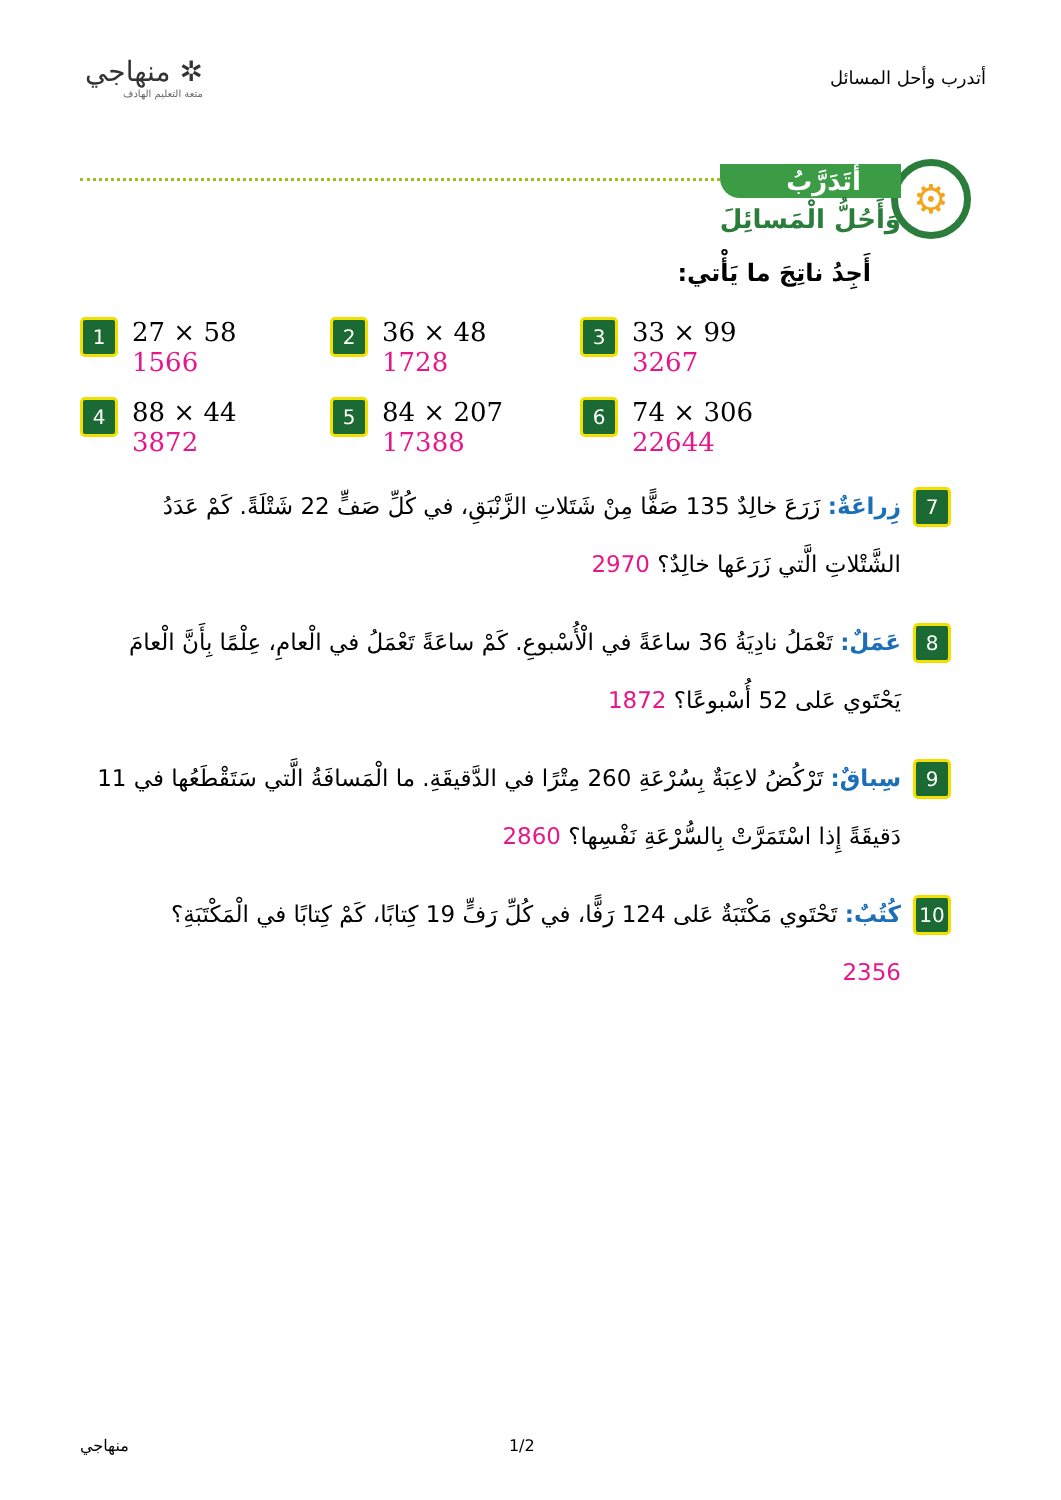أتدرب وأحل المسائل
✲ منهاجي
متعة التعليم الهادف
⚙
أَتَدَرَّبُ
وَأَحُلُّ الْمَسائِلَ
أَجِدُ ناتِجَ ما يَأْتي:
1
27 × 58
1566
2
36 × 48
1728
3
33 × 99
3267
4
88 × 44
3872
5
84 × 207
17388
6
74 × 306
22644
7
زِراعَةٌ: زَرَعَ خالِدٌ 135 صَفًّا مِنْ شَتَلاتِ الزَّنْبَقِ، في كُلِّ صَفٍّ 22 شَتْلَةً. كَمْ عَدَدُ الشَّتْلاتِ الَّتي زَرَعَها خالِدٌ؟ 2970
8
عَمَلٌ: تَعْمَلُ نادِيَةُ 36 ساعَةً في الْأُسْبوعِ. كَمْ ساعَةً تَعْمَلُ في الْعامِ، عِلْمًا بِأَنَّ الْعامَ يَحْتَوي عَلى 52 أُسْبوعًا؟ 1872
9
سِباقٌ: تَرْكُضُ لاعِبَةٌ بِسُرْعَةِ 260 مِتْرًا في الدَّقيقَةِ. ما الْمَسافَةُ الَّتي سَتَقْطَعُها في 11 دَقيقَةً إِذا اسْتَمَرَّتْ بِالسُّرْعَةِ نَفْسِها؟ 2860
10
كُتُبٌ: تَحْتَوي مَكْتَبَةٌ عَلى 124 رَفًّا، في كُلِّ رَفٍّ 19 كِتابًا، كَمْ كِتابًا في الْمَكْتَبَةِ؟
2356
منهاجي 1/2